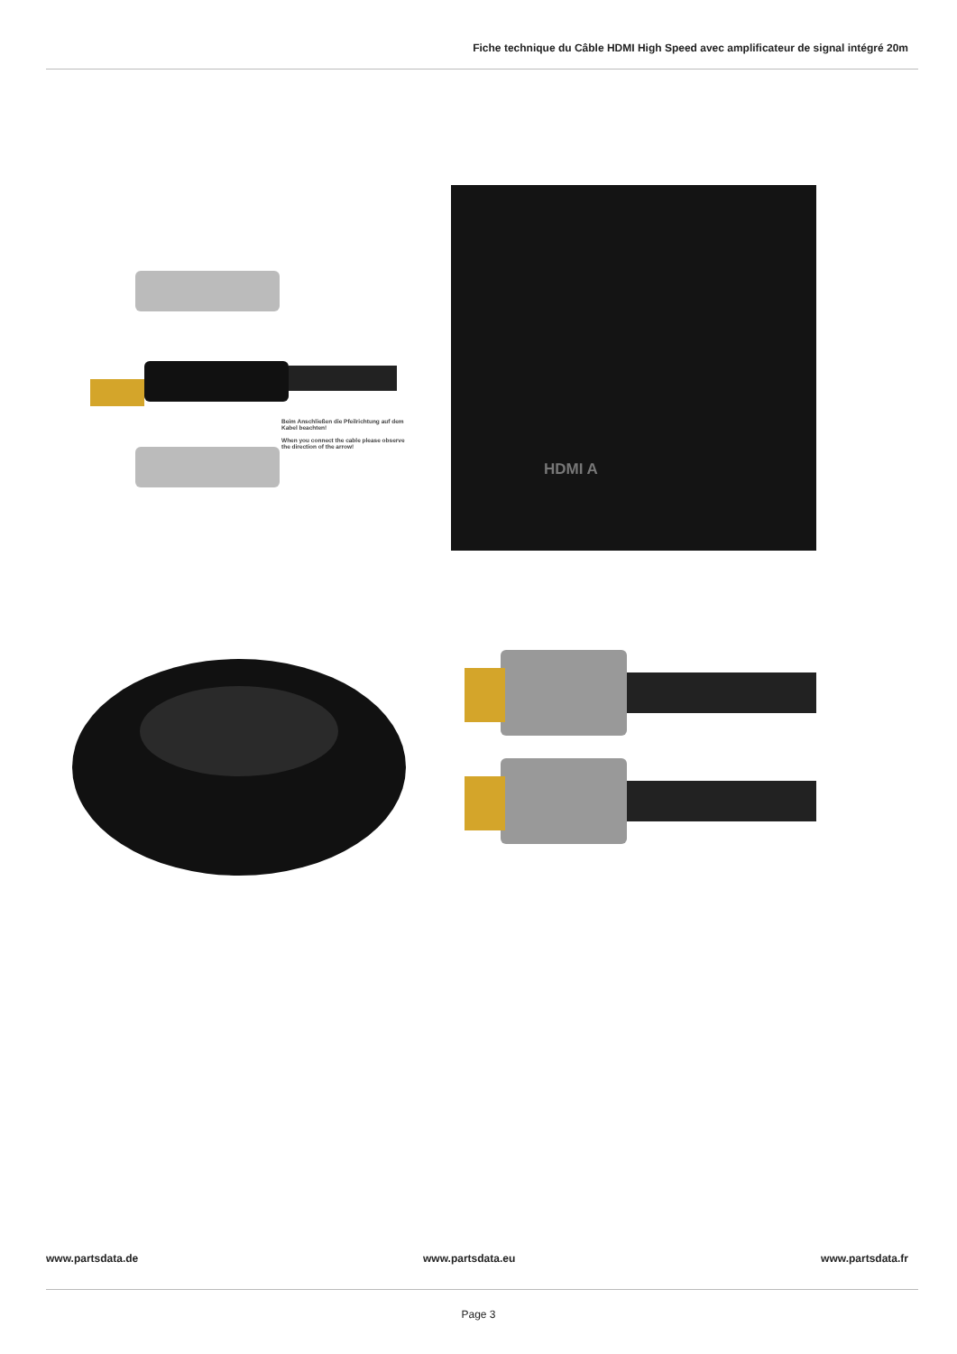Fiche technique du Câble HDMI High Speed avec amplificateur de signal intégré 20m
Beim Anschließen die Pfeilrichtung auf dem Kabel beachten!
When you connect the cable please observe the direction of the arrow!
HDMI A
www.partsdata.de www.partsdata.eu www.partsdata.fr
Page 3